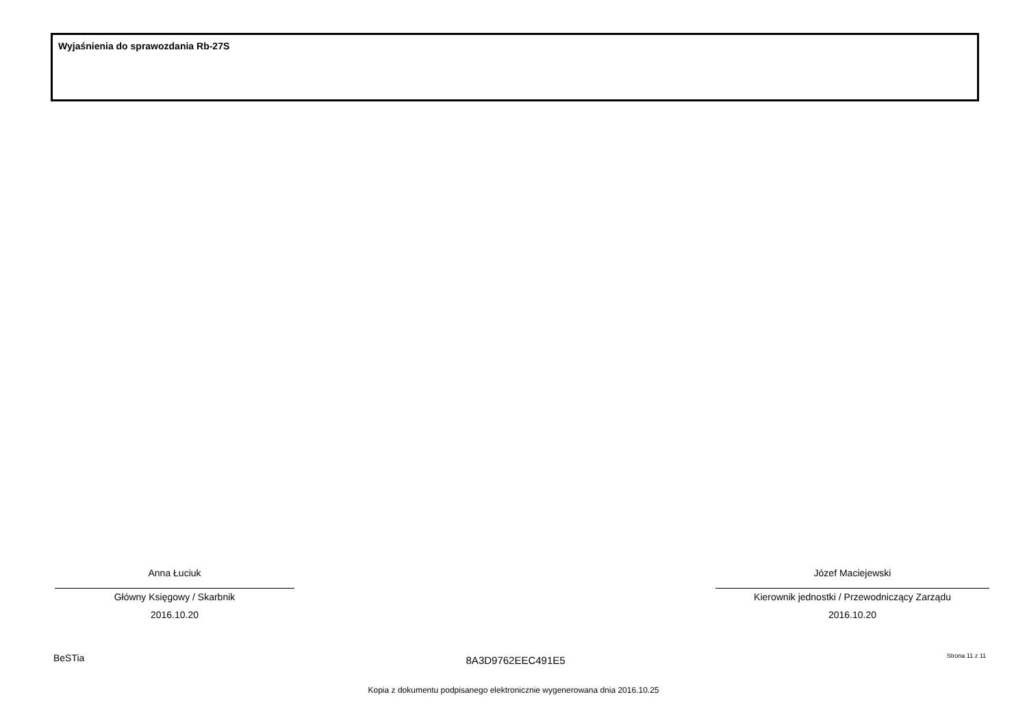Wyjaśnienia do sprawozdania Rb-27S
Anna Łuciuk
Główny Księgowy / Skarbnik
2016.10.20
Józef Maciejewski
Kierownik jednostki / Przewodniczący Zarządu
2016.10.20
BeSTia 8A3D9762EEC491E5 Strona 11 z 11
Kopia z dokumentu podpisanego elektronicznie wygenerowana dnia 2016.10.25